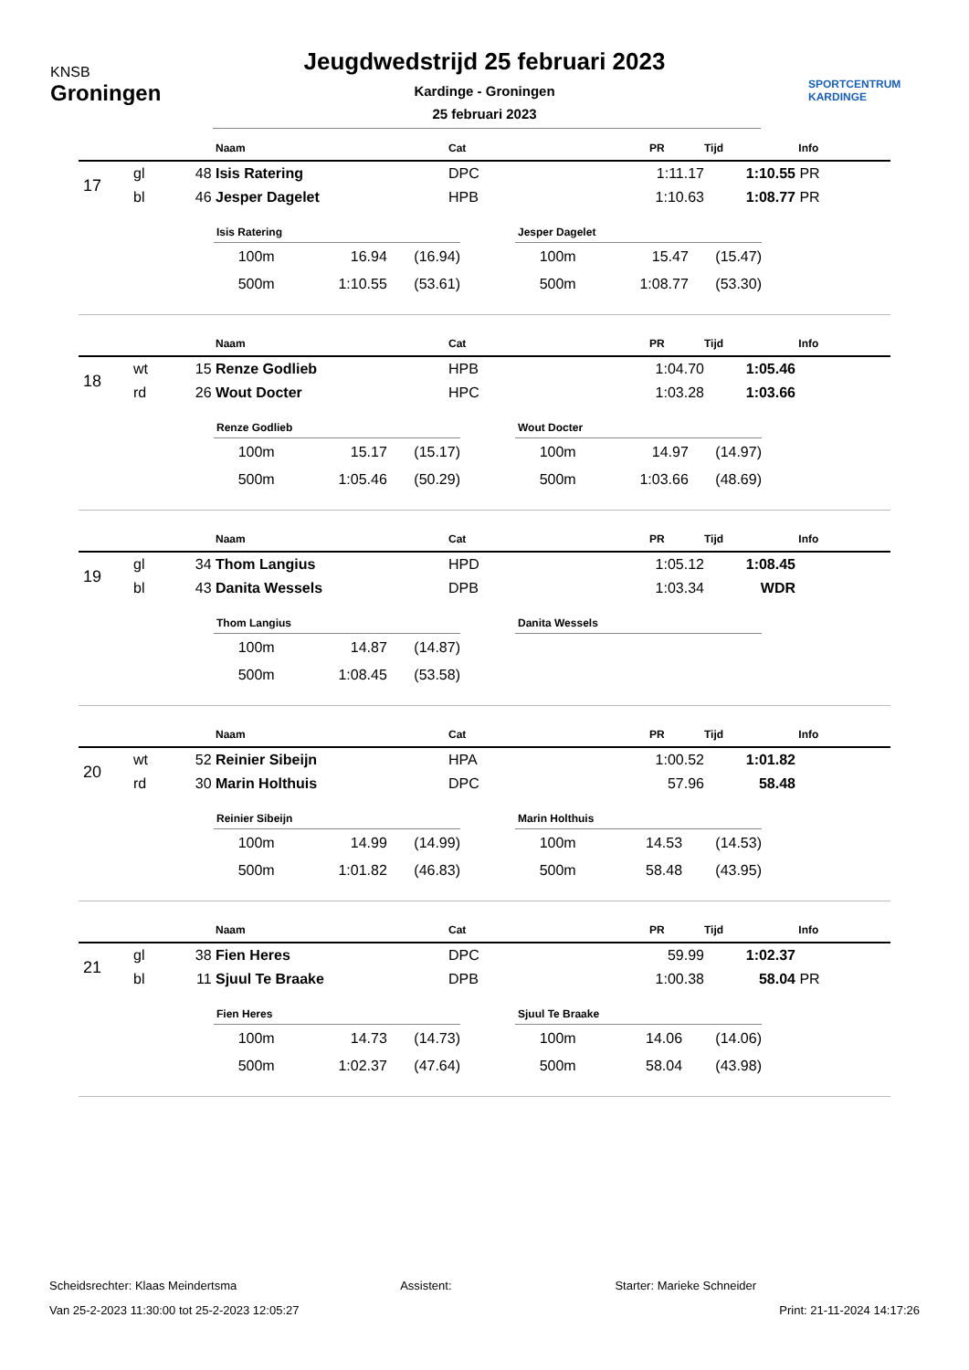KNSB
Groningen
Jeugdwedstrijd 25 februari 2023
Kardinge - Groningen
25 februari 2023
SPORTCENTRUM
KARDINGE
| | | | Naam | Cat | PR | Tijd | Info |
| --- | --- | --- | --- | --- | --- | --- | --- |
| 17 | gl | 48 | Isis Ratering | DPC | 1:11.17 | 1:10.55 | PR |
| | bl | 46 | Jesper Dagelet | HPB | 1:10.63 | 1:08.77 | PR |
Isis Ratering
| 100m | 16.94 | (16.94) |
| 500m | 1:10.55 | (53.61) |
Jesper Dagelet
| 100m | 15.47 | (15.47) |
| 500m | 1:08.77 | (53.30) |
| | | | Naam | Cat | PR | Tijd | Info |
| --- | --- | --- | --- | --- | --- | --- | --- |
| 18 | wt | 15 | Renze Godlieb | HPB | 1:04.70 | 1:05.46 | |
| | rd | 26 | Wout Docter | HPC | 1:03.28 | 1:03.66 | |
Renze Godlieb
| 100m | 15.17 | (15.17) |
| 500m | 1:05.46 | (50.29) |
Wout Docter
| 100m | 14.97 | (14.97) |
| 500m | 1:03.66 | (48.69) |
| | | | Naam | Cat | PR | Tijd | Info |
| --- | --- | --- | --- | --- | --- | --- | --- |
| 19 | gl | 34 | Thom Langius | HPD | 1:05.12 | 1:08.45 | |
| | bl | 43 | Danita Wessels | DPB | 1:03.34 | WDR | |
Thom Langius
| 100m | 14.87 | (14.87) |
| 500m | 1:08.45 | (53.58) |
Danita Wessels
| | | | Naam | Cat | PR | Tijd | Info |
| --- | --- | --- | --- | --- | --- | --- | --- |
| 20 | wt | 52 | Reinier Sibeijn | HPA | 1:00.52 | 1:01.82 | |
| | rd | 30 | Marin Holthuis | DPC | 57.96 | 58.48 | |
Reinier Sibeijn
| 100m | 14.99 | (14.99) |
| 500m | 1:01.82 | (46.83) |
Marin Holthuis
| 100m | 14.53 | (14.53) |
| 500m | 58.48 | (43.95) |
| | | | Naam | Cat | PR | Tijd | Info |
| --- | --- | --- | --- | --- | --- | --- | --- |
| 21 | gl | 38 | Fien Heres | DPC | 59.99 | 1:02.37 | |
| | bl | 11 | Sjuul Te Braake | DPB | 1:00.38 | 58.04 | PR |
Fien Heres
| 100m | 14.73 | (14.73) |
| 500m | 1:02.37 | (47.64) |
Sjuul Te Braake
| 100m | 14.06 | (14.06) |
| 500m | 58.04 | (43.98) |
Scheidsrechter: Klaas Meindertsma Assistent: Starter: Marieke Schneider
Van 25-2-2023 11:30:00 tot 25-2-2023 12:05:27 Print: 21-11-2024 14:17:26